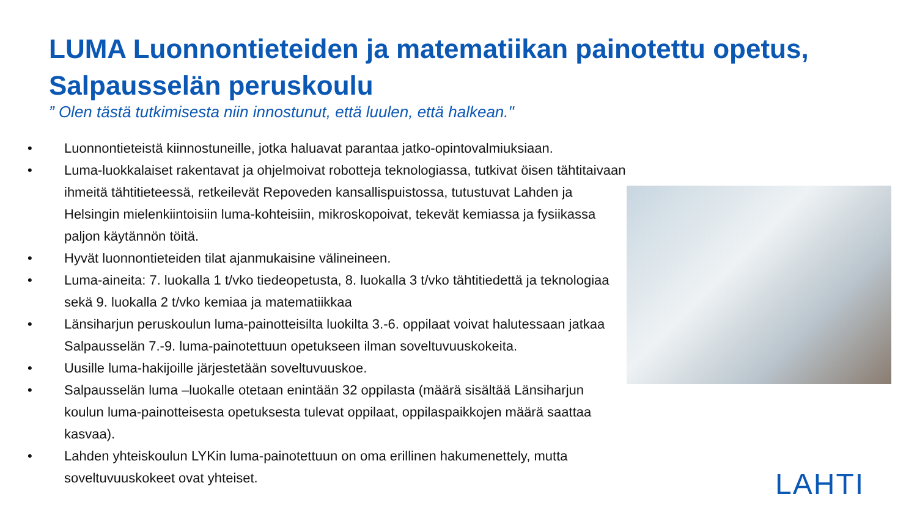LUMA Luonnontieteiden ja matematiikan painotettu opetus, Salpausselän peruskoulu
” Olen tästä tutkimisesta niin innostunut, että luulen, että halkean."
• Luonnontieteistä kiinnostuneille, jotka haluavat parantaa jatko-opintovalmiuksiaan.
• Luma-luokkalaiset rakentavat ja ohjelmoivat robotteja teknologiassa, tutkivat öisen tähtitaivaan ihmeitä tähtitieteessä, retkeilevät Repoveden kansallispuistossa, tutustuvat Lahden ja Helsingin mielenkiintoisiin luma-kohteisiin, mikroskopoivat, tekevät kemiassa ja fysiikassa paljon käytännön töitä.
• Hyvät luonnontieteiden tilat ajanmukaisine välineineen.
• Luma-aineita: 7. luokalla 1 t/vko tiedeopetusta, 8. luokalla 3 t/vko tähtitiedettä ja teknologiaa sekä 9. luokalla 2 t/vko kemiaa ja matematiikkaa
• Länsiharjun peruskoulun luma-painotteisilta luokilta 3.-6. oppilaat voivat halutessaan jatkaa Salpausselän 7.-9. luma-painotettuun opetukseen ilman soveltuvuuskokeita.
• Uusille luma-hakijoille järjestetään soveltuvuuskoe.
• Salpausselän luma –luokalle otetaan enintään 32 oppilasta (määrä sisältää Länsiharjun koulun luma-painotteisesta opetuksesta tulevat oppilaat, oppilaspaikkojen määrä saattaa kasvaa).
• Lahden yhteiskoulun LYKin luma-painotettuun on oma erillinen hakumenettely, mutta soveltuvuuskokeet ovat yhteiset.
LAHTI